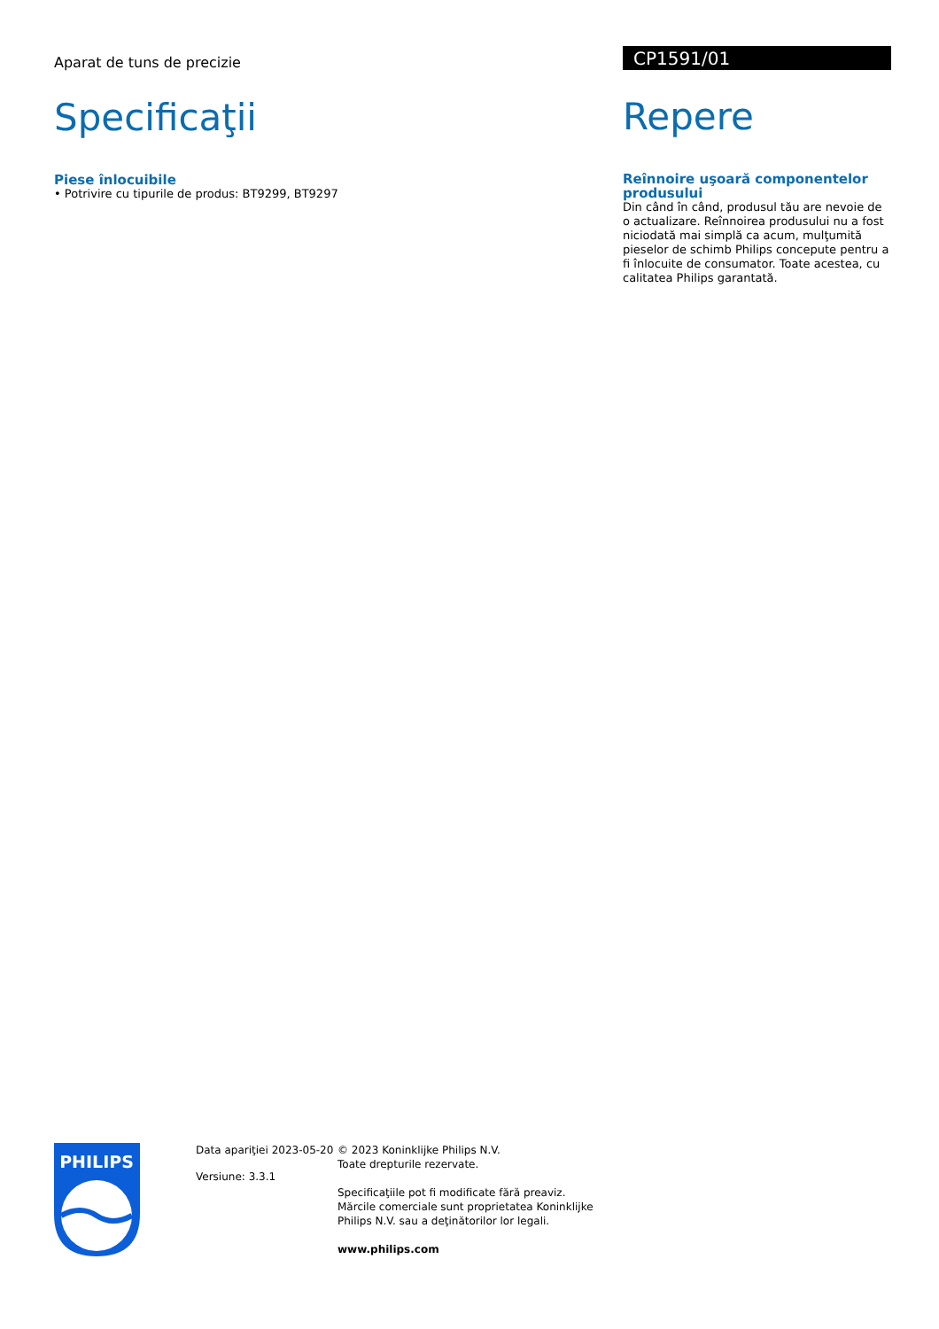Aparat de tuns de precizie
Specificaţii
Piese înlocuibile
• Potrivire cu tipurile de produs: BT9299, BT9297
CP1591/01
Repere
Reînnoire uşoară componentelor produsului
Din când în când, produsul tău are nevoie de o actualizare. Reînnoirea produsului nu a fost niciodată mai simplă ca acum, mulţumită pieselor de schimb Philips concepute pentru a fi înlocuite de consumator. Toate acestea, cu calitatea Philips garantată.
PHILIPS
Data apariţiei 2023-05-20
Versiune: 3.3.1
© 2023 Koninklijke Philips N.V.
Toate drepturile rezervate.
Specificaţiile pot fi modificate fără preaviz. Mărcile comerciale sunt proprietatea Koninklijke Philips N.V. sau a deţinătorilor lor legali.
www.philips.com